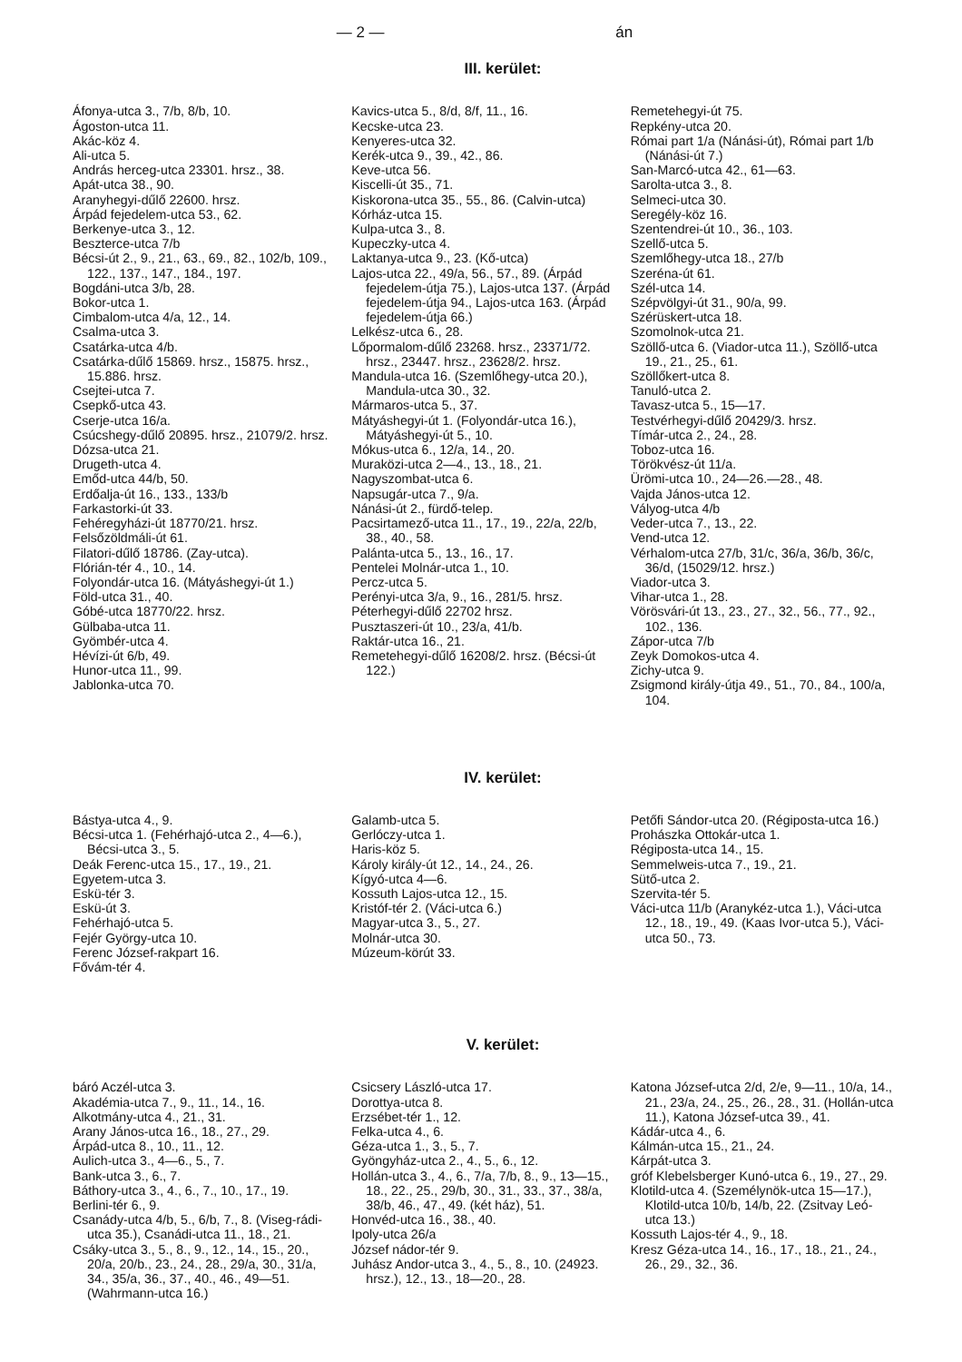— 2 — án
III. kerület:
Áfonya-utca 3., 7/b, 8/b, 10.
Ágoston-utca 11.
Akác-köz 4.
Ali-utca 5.
András herceg-utca 23301. hrsz., 38.
Apát-utca 38., 90.
Aranyhegyi-dűlő 22600. hrsz.
Árpád fejedelem-utca 53., 62.
Berkenye-utca 3., 12.
Beszterce-utca 7/b
Bécsi-út 2., 9., 21., 63., 69., 82., 102/b, 109., 122., 137., 147., 184., 197.
Bogdáni-utca 3/b, 28.
Bokor-utca 1.
Cimbalom-utca 4/a, 12., 14.
Csalma-utca 3.
Csatárka-utca 4/b.
Csatárka-dűlő 15869. hrsz., 15875. hrsz., 15.886. hrsz.
Csejtei-utca 7.
Csepkő-utca 43.
Cserje-utca 16/a.
Csúcshegy-dűlő 20895. hrsz., 21079/2. hrsz.
Dózsa-utca 21.
Drugeth-utca 4.
Emőd-utca 44/b, 50.
Erdőalja-út 16., 133., 133/b
Farkastorki-út 33.
Fehéregyházi-út 18770/21. hrsz.
Felsőzöldmáli-út 61.
Filatori-dűlő 18786. (Zay-utca).
Flórián-tér 4., 10., 14.
Folyondár-utca 16. (Mátyáshegyi-út 1.)
Föld-utca 31., 40.
Góbé-utca 18770/22. hrsz.
Gülbaba-utca 11.
Gyömbér-utca 4.
Hévízi-út 6/b, 49.
Hunor-utca 11., 99.
Jablonka-utca 70.
Kavics-utca 5., 8/d, 8/f, 11., 16.
Kecske-utca 23.
Kenyeres-utca 32.
Kerék-utca 9., 39., 42., 86.
Keve-utca 56.
Kiscelli-út 35., 71.
Kiskorona-utca 35., 55., 86. (Calvin-utca)
Kórház-utca 15.
Kulpa-utca 3., 8.
Kupeczky-utca 4.
Laktanya-utca 9., 23. (Kő-utca)
Lajos-utca 22., 49/a, 56., 57., 89. (Árpád fejedelem-útja 75.), Lajos-utca 137. (Árpád fejedelem-útja 94., Lajos-utca 163. (Árpád fejedelem-útja 66.)
Lelkész-utca 6., 28.
Lőpormalom-dűlő 23268. hrsz., 23371/72. hrsz., 23447. hrsz., 23628/2. hrsz.
Mandula-utca 16. (Szemlőhegy-utca 20.), Mandula-utca 30., 32.
Mármaros-utca 5., 37.
Mátyáshegyi-út 1. (Folyondár-utca 16.), Mátyáshegyi-út 5., 10.
Mókus-utca 6., 12/a, 14., 20.
Muraközi-utca 2—4., 13., 18., 21.
Nagyszombat-utca 6.
Napsugár-utca 7., 9/a.
Nánási-út 2., fürdő-telep.
Pacsirtamező-utca 11., 17., 19., 22/a, 22/b, 38., 40., 58.
Palánta-utca 5., 13., 16., 17.
Pentelei Molnár-utca 1., 10.
Percz-utca 5.
Perényi-utca 3/a, 9., 16., 281/5. hrsz.
Péterhegyi-dűlő 22702 hrsz.
Pusztaszeri-út 10., 23/a, 41/b.
Raktár-utca 16., 21.
Remetehegyi-dűlő 16208/2. hrsz. (Bécsi-út 122.)
Remetehegyi-út 75.
Repkény-utca 20.
Római part 1/a (Nánási-út), Római part 1/b (Nánási-út 7.)
San-Marcó-utca 42., 61—63.
Sarolta-utca 3., 8.
Selmeci-utca 30.
Seregély-köz 16.
Szentendrei-út 10., 36., 103.
Szellő-utca 5.
Szemlőhegy-utca 18., 27/b
Szeréna-út 61.
Szél-utca 14.
Szépvölgyi-út 31., 90/a, 99.
Szérüskert-utca 18.
Szomolnok-utca 21.
Szöllő-utca 6. (Viador-utca 11.), Szöllő-utca 19., 21., 25., 61.
Szöllőkert-utca 8.
Tanuló-utca 2.
Tavasz-utca 5., 15—17.
Testvérhegyi-dűlő 20429/3. hrsz.
Tímár-utca 2., 24., 28.
Toboz-utca 16.
Törökvész-út 11/a.
Ürömi-utca 10., 24—26.—28., 48.
Vajda János-utca 12.
Vályog-utca 4/b
Veder-utca 7., 13., 22.
Vend-utca 12.
Vérhalom-utca 27/b, 31/c, 36/a, 36/b, 36/c, 36/d, (15029/12. hrsz.)
Viador-utca 3.
Vihar-utca 1., 28.
Vörösvári-út 13., 23., 27., 32., 56., 77., 92., 102., 136.
Zápor-utca 7/b
Zeyk Domokos-utca 4.
Zichy-utca 9.
Zsigmond király-útja 49., 51., 70., 84., 100/a, 104.
IV. kerület:
Bástya-utca 4., 9.
Bécsi-utca 1. (Fehérhajó-utca 2., 4—6.), Bécsi-utca 3., 5.
Deák Ferenc-utca 15., 17., 19., 21.
Egyetem-utca 3.
Eskü-tér 3.
Eskü-út 3.
Fehérhajó-utca 5.
Fejér György-utca 10.
Ferenc József-rakpart 16.
Fővám-tér 4.
Galamb-utca 5.
Gerlóczy-utca 1.
Haris-köz 5.
Károly király-út 12., 14., 24., 26.
Kígyó-utca 4—6.
Kossuth Lajos-utca 12., 15.
Kristóf-tér 2. (Váci-utca 6.)
Magyar-utca 3., 5., 27.
Molnár-utca 30.
Múzeum-körút 33.
Petőfi Sándor-utca 20. (Régiposta-utca 16.)
Prohászka Ottokár-utca 1.
Régiposta-utca 14., 15.
Semmelweis-utca 7., 19., 21.
Sütő-utca 2.
Szervita-tér 5.
Váci-utca 11/b (Aranykéz-utca 1.), Váci-utca 12., 18., 19., 49. (Kaas Ivor-utca 5.), Váci-utca 50., 73.
V. kerület:
báró Aczél-utca 3.
Akadémia-utca 7., 9., 11., 14., 16.
Alkotmány-utca 4., 21., 31.
Arany János-utca 16., 18., 27., 29.
Árpád-utca 8., 10., 11., 12.
Aulich-utca 3., 4—6., 5., 7.
Bank-utca 3., 6., 7.
Báthory-utca 3., 4., 6., 7., 10., 17., 19.
Berlini-tér 6., 9.
Csanády-utca 4/b, 5., 6/b, 7., 8. (Viseg-rádi-utca 35.), Csanádi-utca 11., 18., 21.
Csáky-utca 3., 5., 8., 9., 12., 14., 15., 20., 20/a, 20/b., 23., 24., 28., 29/a, 30., 31/a, 34., 35/a, 36., 37., 40., 46., 49—51. (Wahrmann-utca 16.)
Csicsery László-utca 17.
Dorottya-utca 8.
Erzsébet-tér 1., 12.
Felka-utca 4., 6.
Géza-utca 1., 3., 5., 7.
Gyöngyház-utca 2., 4., 5., 6., 12.
Hollán-utca 3., 4., 6., 7/a, 7/b, 8., 9., 13—15., 18., 22., 25., 29/b, 30., 31., 33., 37., 38/a, 38/b, 46., 47., 49. (két ház), 51.
Honvéd-utca 16., 38., 40.
Ipoly-utca 26/a
József nádor-tér 9.
Juhász Andor-utca 3., 4., 5., 8., 10. (24923. hrsz.), 12., 13., 18—20., 28.
Katona József-utca 2/d, 2/e, 9—11., 10/a, 14., 21., 23/a, 24., 25., 26., 28., 31. (Hollán-utca 11.), Katona József-utca 39., 41.
Kádár-utca 4., 6.
Kálmán-utca 15., 21., 24.
Kárpát-utca 3.
gróf Klebelsberger Kunó-utca 6., 19., 27., 29.
Klotild-utca 4. (Személynök-utca 15—17.), Klotild-utca 10/b, 14/b, 22. (Zsitvay Leó-utca 13.)
Kossuth Lajos-tér 4., 9., 18.
Kresz Géza-utca 14., 16., 17., 18., 21., 24., 26., 29., 32., 36.